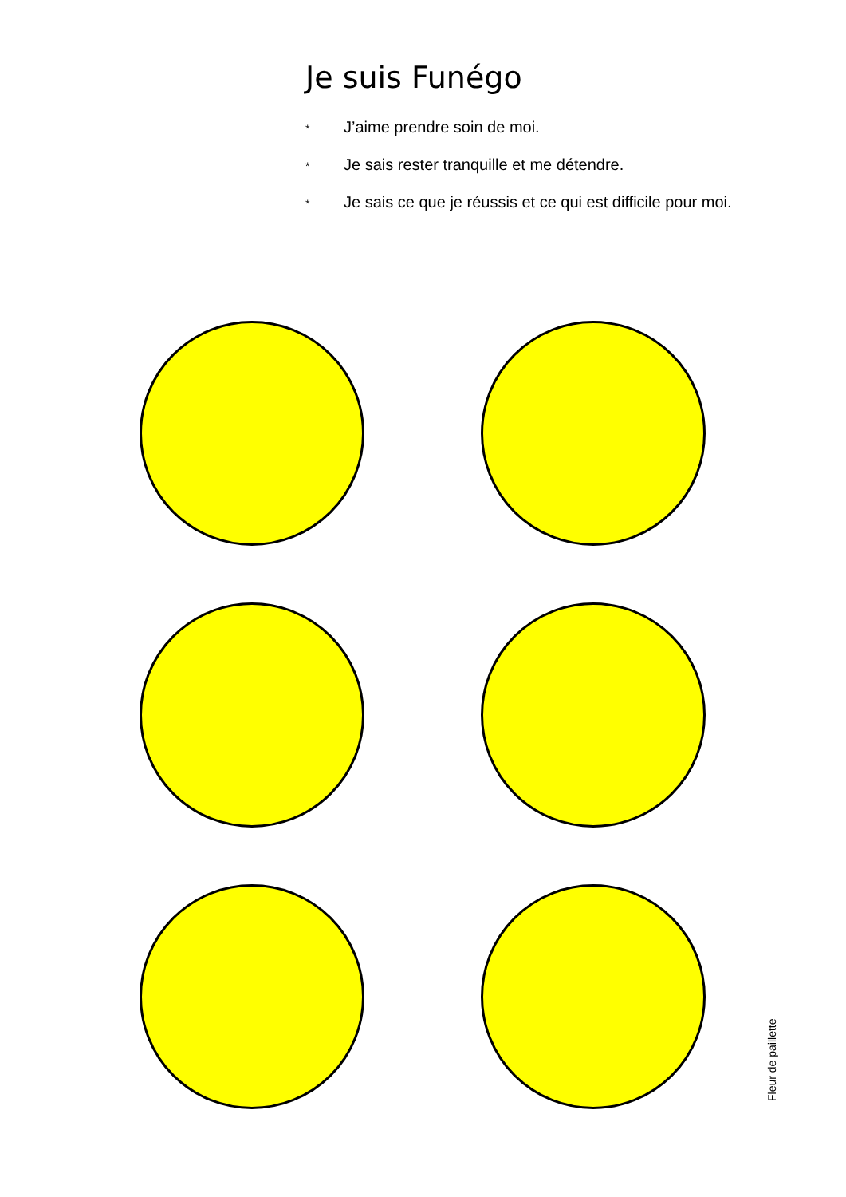Je suis Funégo
* J’aime prendre soin de moi.
* Je sais rester tranquille et me détendre.
* Je sais ce que je réussis et ce qui est difficile pour moi.
Fleur de paillette